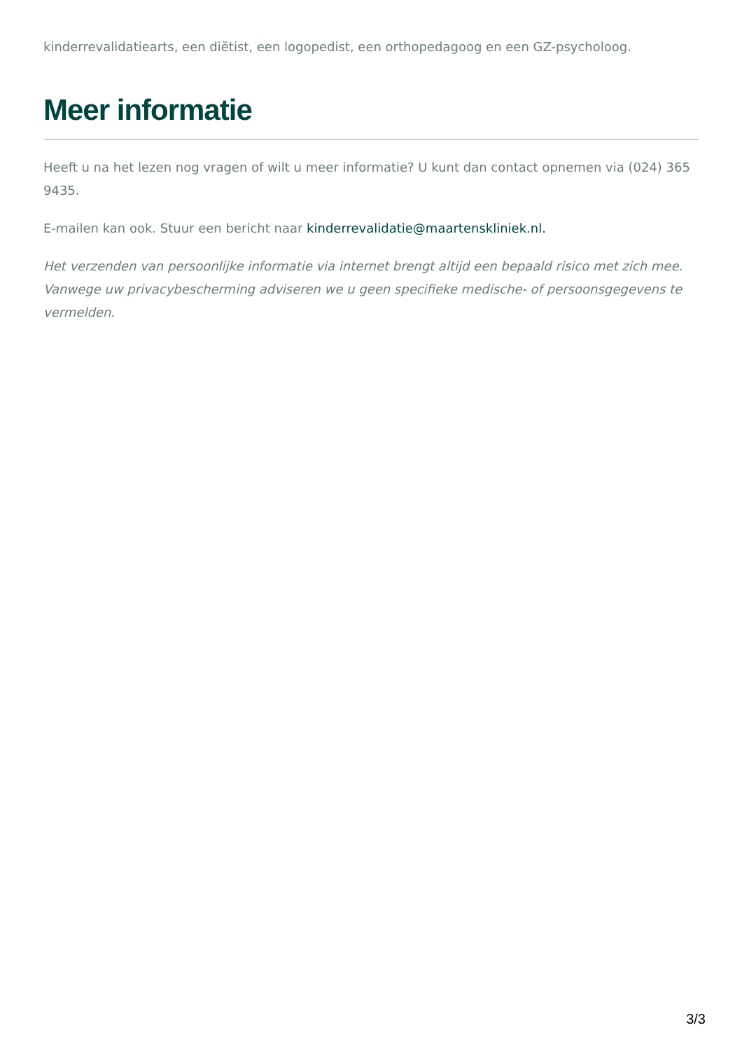kinderrevalidatiearts, een diëtist, een logopedist, een orthopedagoog en een GZ-psycholoog.
Meer informatie
Heeft u na het lezen nog vragen of wilt u meer informatie? U kunt dan contact opnemen via (024) 365 9435.
E-mailen kan ook. Stuur een bericht naar kinderrevalidatie@maartenskliniek.nl.
Het verzenden van persoonlijke informatie via internet brengt altijd een bepaald risico met zich mee. Vanwege uw privacybescherming adviseren we u geen specifieke medische- of persoonsgegevens te vermelden.
3/3